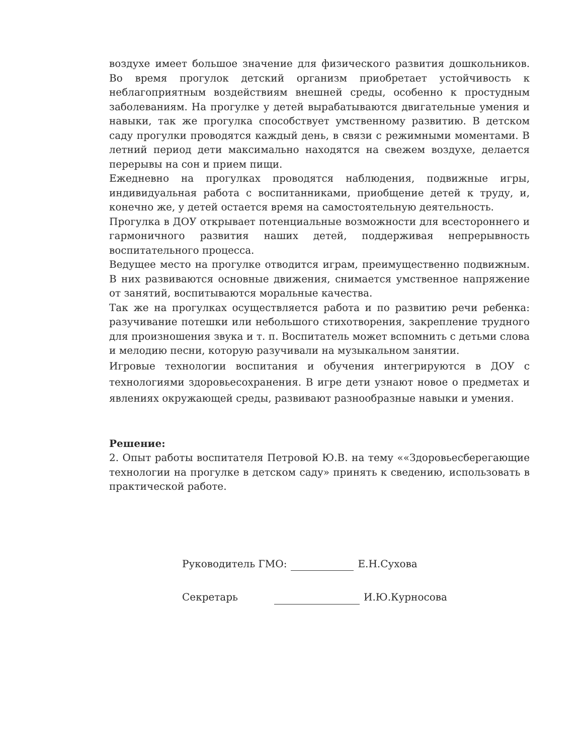воздухе имеет большое значение для физического развития дошкольников. Во время прогулок детский организм приобретает устойчивость к неблагоприятным воздействиям внешней среды, особенно к простудным заболеваниям. На прогулке у детей вырабатываются двигательные умения и навыки, так же прогулка способствует умственному развитию. В детском саду прогулки проводятся каждый день, в связи с режимными моментами. В летний период дети максимально находятся на свежем воздухе, делается перерывы на сон и прием пищи.
Ежедневно на прогулках проводятся наблюдения, подвижные игры, индивидуальная работа с воспитанниками, приобщение детей к труду, и, конечно же, у детей остается время на самостоятельную деятельность.
Прогулка в ДОУ открывает потенциальные возможности для всестороннего и гармоничного развития наших детей, поддерживая непрерывность воспитательного процесса.
Ведущее место на прогулке отводится играм, преимущественно подвижным. В них развиваются основные движения, снимается умственное напряжение от занятий, воспитываются моральные качества.
Так же на прогулках осуществляется работа и по развитию речи ребенка: разучивание потешки или небольшого стихотворения, закрепление трудного для произношения звука и т. п. Воспитатель может вспомнить с детьми слова и мелодию песни, которую разучивали на музыкальном занятии.
Игровые технологии воспитания и обучения интегрируются в ДОУ с технологиями здоровьесохранения. В игре дети узнают новое о предметах и явлениях окружающей среды, развивают разнообразные навыки и умения.
Решение:
2. Опыт работы воспитателя Петровой Ю.В. на тему ««Здоровьесберегающие технологии на прогулке в детском саду» принять к сведению, использовать в практической работе.
Руководитель ГМО: Е.Н.Сухова
Секретарь И.Ю.Курносова